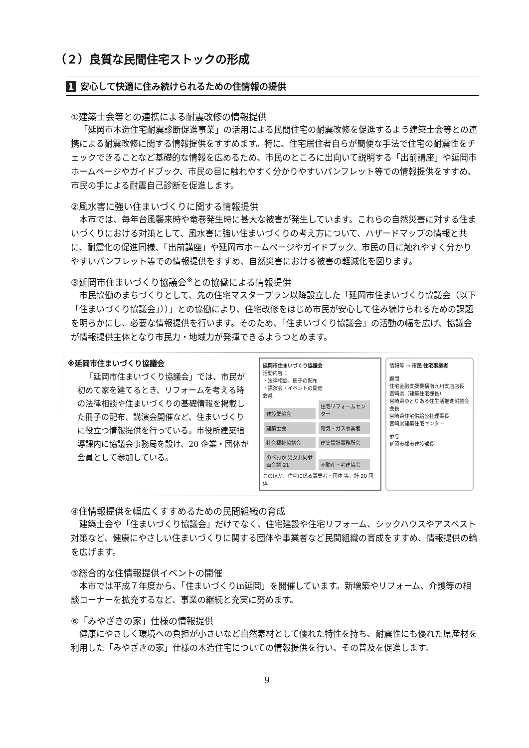（２）良質な民間住宅ストックの形成
1 安心して快適に住み続けられるための住情報の提供
①建築士会等との連携による耐震改修の情報提供
「延岡市木造住宅耐震診断促進事業」の活用による民間住宅の耐震改修を促進するよう建築士会等との連携による耐震改修に関する情報提供をすすめます。特に、住宅居住者自らが簡便な手法で住宅の耐震性をチェックできることなど基礎的な情報を広めるため、市民のところに出向いて説明する「出前講座」や延岡市ホームページやガイドブック、市民の目に触れやすく分かりやすいパンフレット等での情報提供をすすめ、市民の手による耐震自己診断を促進します。
②風水害に強い住まいづくりに関する情報提供
本市では、毎年台風襲来時や竜巻発生時に甚大な被害が発生しています。これらの自然災害に対する住まいづくりにおける対策として、風水害に強い住まいづくりの考え方について、ハザードマップの情報と共に、耐震化の促進同様、「出前講座」や延岡市ホームページやガイドブック、市民の目に触れやすく分かりやすいパンフレット等での情報提供をすすめ、自然災害における被害の軽減化を図ります。
③延岡市住まいづくり協議会<sup>※</sup>との協働による情報提供
市民協働のまちづくりとして、先の住宅マスタープラン以降設立した「延岡市住まいづくり協議会（以下「住まいづくり協議会」））」との協働により、住宅改修をはじめ市民が安心して住み続けられるための課題を明らかにし、必要な情報提供を行います。そのため、「住まいづくり協議会」の活動の幅を広げ、協議会が情報提供主体となり市民力・地域力が発揮できるようつとめます。
※延岡市住まいづくり協議会
「延岡市住まいづくり協議会」では、市民が初めて家を建てるとき、リフォームを考える時の法律相談や住まいづくりの基礎情報を掲載した冊子の配布、講演会開催など、住まいづくりに役立つ情報提供を行っている。市役所建築指導課内に協議会事務局を設け、20 企業・団体が会員として参加している。
延岡市住まいづくり協議会
活動内容：
・法律相談、冊子の配布
・講演会・イベントの開催
会員
建設業協会 住宅リフォームセンター 建築士会 電気・ガス事業者 社会福祉協議会 建築設計事務所会 のべおか 男女共同参画会議 21 不動産・宅建協会
このほか、住宅に係る事業者・団体 等、計 20 団体
情報等 → 市民 住宅事業者
顧問
住宅金融支援機構南九州支店店長
宮崎県（建築住宅課長）
宮崎県ゆとりある住生活推進協議会会長
宮崎県住宅供給公社理事長
宮崎県建築住宅センター
参与
延岡市都市建設部長
④住情報提供を幅広くすすめるための民間組織の育成
建築士会や「住まいづくり協議会」だけでなく、住宅建設や住宅リフォーム、シックハウスやアスベスト対策など、健康にやさしい住まいづくりに関する団体や事業者など民間組織の育成をすすめ、情報提供の輪を広げます。
⑤総合的な住情報提供イベントの開催
本市では平成７年度から、「住まいづくりin延岡」を開催しています。新増築やリフォーム、介護等の相談コーナーを拡充するなど、事業の継続と充実に努めます。
⑥「みやざきの家」仕様の情報提供
健康にやさしく環境への負担が小さいなど自然素材として優れた特性を持ち、耐震性にも優れた県産材を利用した「みやざきの家」仕様の木造住宅についての情報提供を行い、その普及を促進します。
9